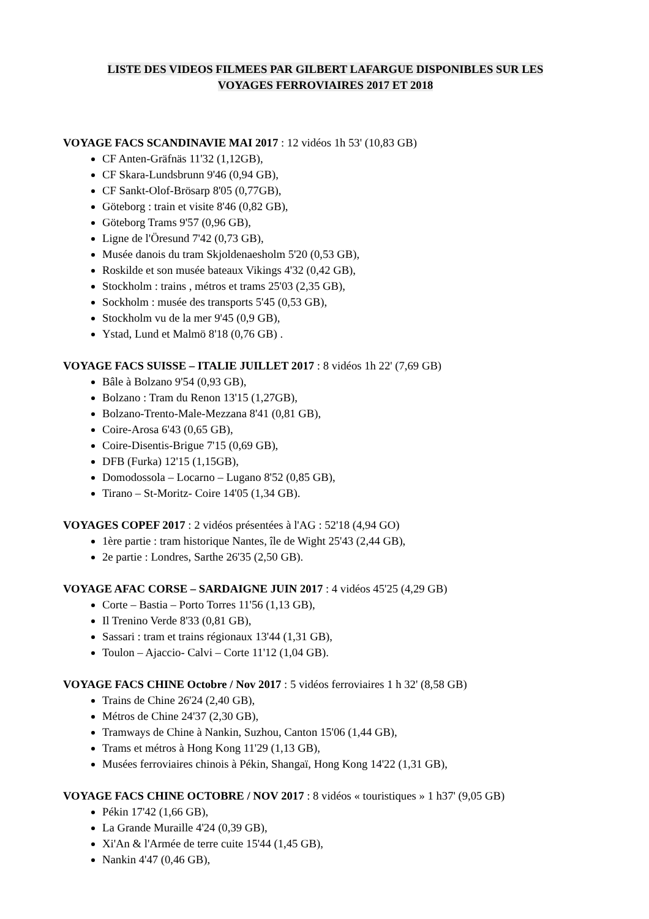LISTE DES VIDEOS FILMEES PAR GILBERT LAFARGUE DISPONIBLES SUR LES
VOYAGES FERROVIAIRES 2017 ET 2018
VOYAGE FACS SCANDINAVIE MAI 2017 : 12 vidéos 1h 53' (10,83 GB)
CF Anten-Gräfnäs 11'32 (1,12GB),
CF Skara-Lundsbrunn 9'46 (0,94 GB),
CF Sankt-Olof-Brösarp 8'05 (0,77GB),
Göteborg : train et visite 8'46 (0,82 GB),
Göteborg Trams 9'57 (0,96 GB),
Ligne de l'Öresund 7'42 (0,73 GB),
Musée danois du tram Skjoldenaesholm 5'20 (0,53 GB),
Roskilde et son musée bateaux Vikings 4'32 (0,42 GB),
Stockholm : trains , métros et trams 25'03 (2,35 GB),
Sockholm : musée des transports 5'45 (0,53 GB),
Stockholm vu de la mer 9'45 (0,9 GB),
Ystad, Lund et Malmö 8'18 (0,76 GB) .
VOYAGE FACS SUISSE – ITALIE JUILLET 2017 : 8 vidéos 1h 22' (7,69 GB)
Bâle à Bolzano 9'54 (0,93 GB),
Bolzano : Tram du Renon 13'15 (1,27GB),
Bolzano-Trento-Male-Mezzana 8'41 (0,81 GB),
Coire-Arosa 6'43 (0,65 GB),
Coire-Disentis-Brigue 7'15 (0,69 GB),
DFB (Furka) 12'15 (1,15GB),
Domodossola – Locarno – Lugano 8'52 (0,85 GB),
Tirano – St-Moritz- Coire 14'05 (1,34 GB).
VOYAGES COPEF 2017 : 2 vidéos présentées à l'AG : 52'18 (4,94 GO)
1ère partie : tram historique Nantes, île de Wight 25'43 (2,44 GB),
2e partie : Londres, Sarthe 26'35 (2,50 GB).
VOYAGE AFAC CORSE – SARDAIGNE JUIN 2017 : 4 vidéos 45'25 (4,29 GB)
Corte – Bastia – Porto Torres 11'56 (1,13 GB),
Il Trenino Verde 8'33 (0,81 GB),
Sassari : tram et trains régionaux 13'44 (1,31 GB),
Toulon – Ajaccio- Calvi – Corte 11'12 (1,04 GB).
VOYAGE FACS CHINE Octobre / Nov 2017 : 5 vidéos ferroviaires 1 h 32' (8,58 GB)
Trains de Chine 26'24 (2,40 GB),
Métros de Chine 24'37 (2,30 GB),
Tramways de Chine à Nankin, Suzhou, Canton 15'06 (1,44 GB),
Trams et métros à Hong Kong 11'29 (1,13 GB),
Musées ferroviaires chinois à Pékin, Shangaï, Hong Kong 14'22 (1,31 GB),
VOYAGE FACS CHINE OCTOBRE / NOV 2017 : 8 vidéos « touristiques » 1 h37' (9,05 GB)
Pékin 17'42 (1,66 GB),
La Grande Muraille 4'24 (0,39 GB),
Xi'An & l'Armée de terre cuite 15'44 (1,45 GB),
Nankin 4'47 (0,46 GB),